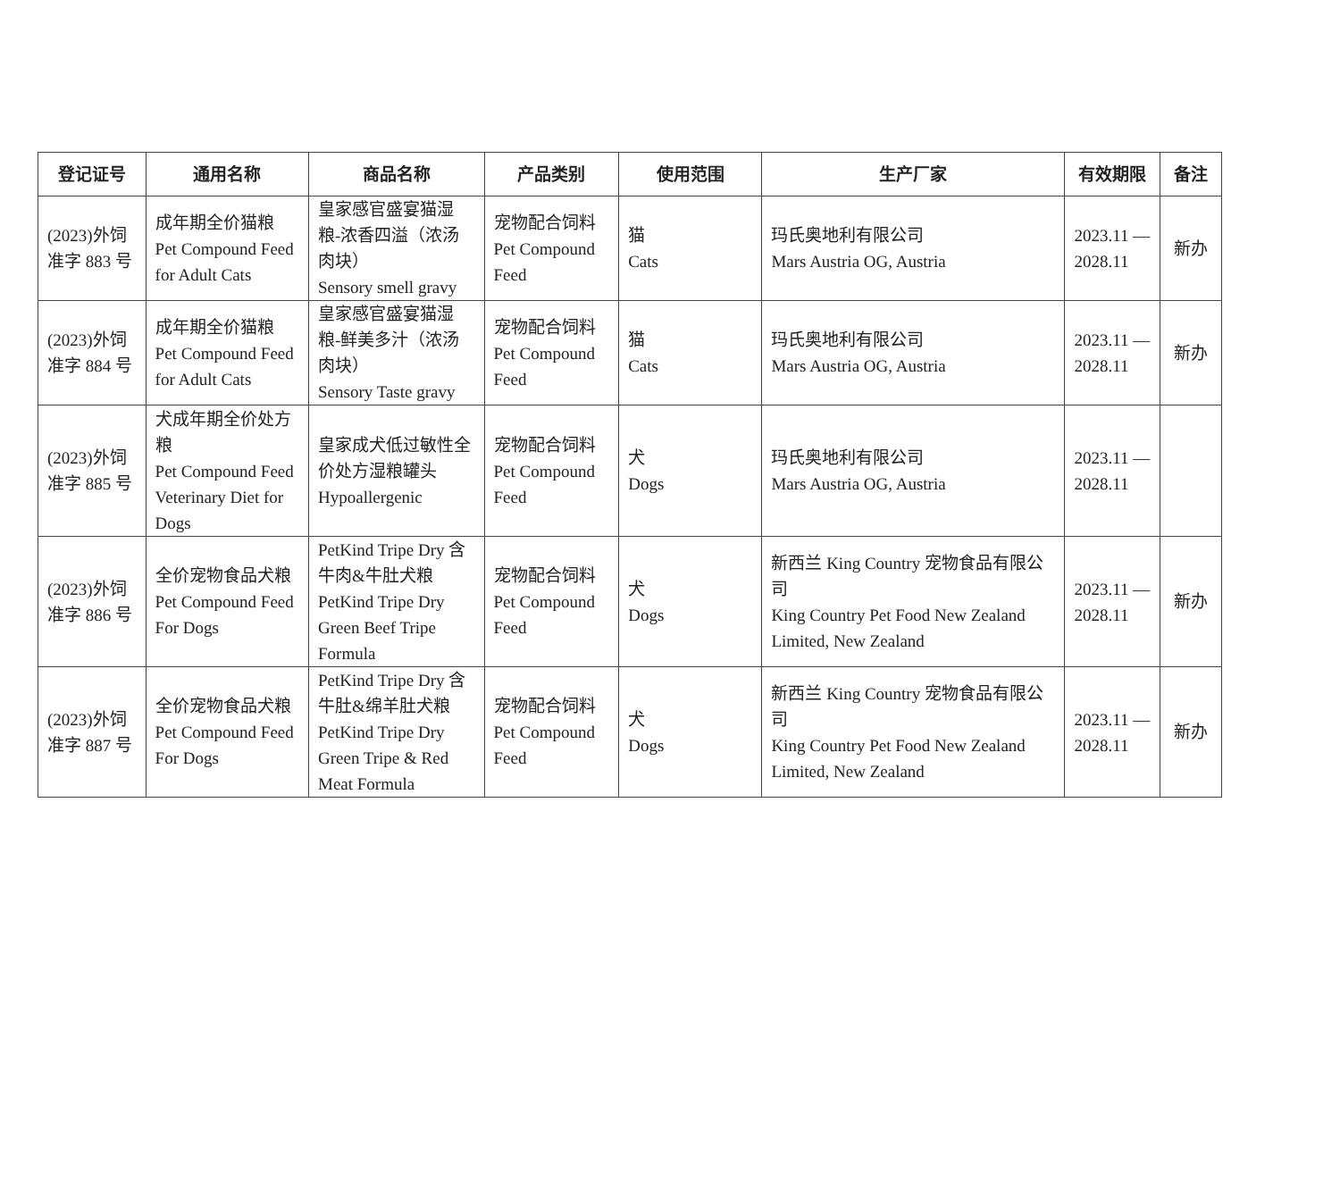| 登记证号 | 通用名称 | 商品名称 | 产品类别 | 使用范围 | 生产厂家 | 有效期限 | 备注 |
| --- | --- | --- | --- | --- | --- | --- | --- |
| (2023)外饲准字 883 号 | 成年期全价猫粮 Pet Compound Feed for Adult Cats | 皇家感官盛宴猫湿粮-浓香四溢（浓汤肉块） Sensory smell gravy | 宠物配合饲料 Pet Compound Feed | 猫 Cats | 玛氏奥地利有限公司 Mars Austria OG, Austria | 2023.11 — 2028.11 | 新办 |
| (2023)外饲准字 884 号 | 成年期全价猫粮 Pet Compound Feed for Adult Cats | 皇家感官盛宴猫湿粮-鲜美多汁（浓汤肉块） Sensory Taste gravy | 宠物配合饲料 Pet Compound Feed | 猫 Cats | 玛氏奥地利有限公司 Mars Austria OG, Austria | 2023.11 — 2028.11 | 新办 |
| (2023)外饲准字 885 号 | 犬成年期全价处方粮 Pet Compound Feed Veterinary Diet for Dogs | 皇家成犬低过敏性全价处方湿粮罐头 Hypoallergenic | 宠物配合饲料 Pet Compound Feed | 犬 Dogs | 玛氏奥地利有限公司 Mars Austria OG, Austria | 2023.11 — 2028.11 | |
| (2023)外饲准字 886 号 | 全价宠物食品犬粮 Pet Compound Feed For Dogs | PetKind Tripe Dry 含牛肉&牛肚犬粮 PetKind Tripe Dry Green Beef Tripe Formula | 宠物配合饲料 Pet Compound Feed | 犬 Dogs | 新西兰 King Country 宠物食品有限公司 King Country Pet Food New Zealand Limited, New Zealand | 2023.11 — 2028.11 | 新办 |
| (2023)外饲准字 887 号 | 全价宠物食品犬粮 Pet Compound Feed For Dogs | PetKind Tripe Dry 含牛肚&绵羊肚犬粮 PetKind Tripe Dry Green Tripe & Red Meat Formula | 宠物配合饲料 Pet Compound Feed | 犬 Dogs | 新西兰 King Country 宠物食品有限公司 King Country Pet Food New Zealand Limited, New Zealand | 2023.11 — 2028.11 | 新办 |